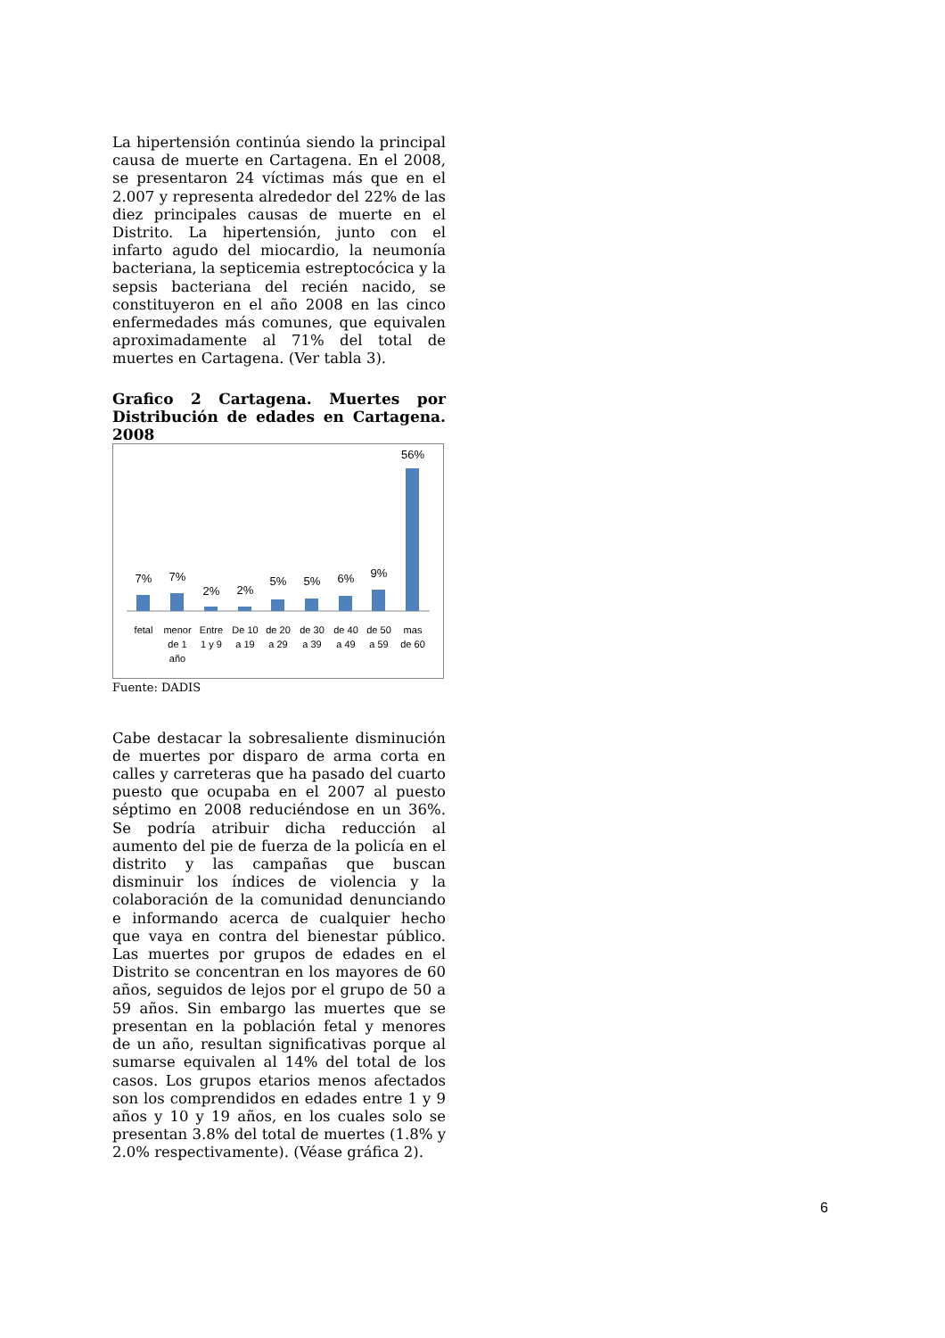La hipertensión continúa siendo la principal causa de muerte en Cartagena. En el 2008, se presentaron 24 víctimas más que en el 2.007 y representa alrededor del 22% de las diez principales causas de muerte en el Distrito. La hipertensión, junto con el infarto agudo del miocardio, la neumonía bacteriana, la septicemia estreptocócica y la sepsis bacteriana del recién nacido, se constituyeron en el año 2008 en las cinco enfermedades más comunes, que equivalen aproximadamente al 71% del total de muertes en Cartagena. (Ver tabla 3).
Grafico 2 Cartagena. Muertes por Distribución de edades en Cartagena. 2008
7%
7%
2%
2%
5%
5%
6%
9%
56%
fetal
menor
de 1
año
Entre
1 y 9
De 10
a 19
de 20
a 29
de 30
a 39
de 40
a 49
de 50
a 59
mas
de 60
Fuente: DADIS
Cabe destacar la sobresaliente disminución de muertes por disparo de arma corta en calles y carreteras que ha pasado del cuarto puesto que ocupaba en el 2007 al puesto séptimo en 2008 reduciéndose en un 36%. Se podría atribuir dicha reducción al aumento del pie de fuerza de la policía en el distrito y las campañas que buscan disminuir los índices de violencia y la colaboración de la comunidad denunciando e informando acerca de cualquier hecho que vaya en contra del bienestar público. Las muertes por grupos de edades en el Distrito se concentran en los mayores de 60 años, seguidos de lejos por el grupo de 50 a 59 años. Sin embargo las muertes que se presentan en la población fetal y menores de un año, resultan significativas porque al sumarse equivalen al 14% del total de los casos. Los grupos etarios menos afectados son los comprendidos en edades entre 1 y 9 años y 10 y 19 años, en los cuales solo se presentan 3.8% del total de muertes (1.8% y 2.0% respectivamente). (Véase gráfica 2).
6